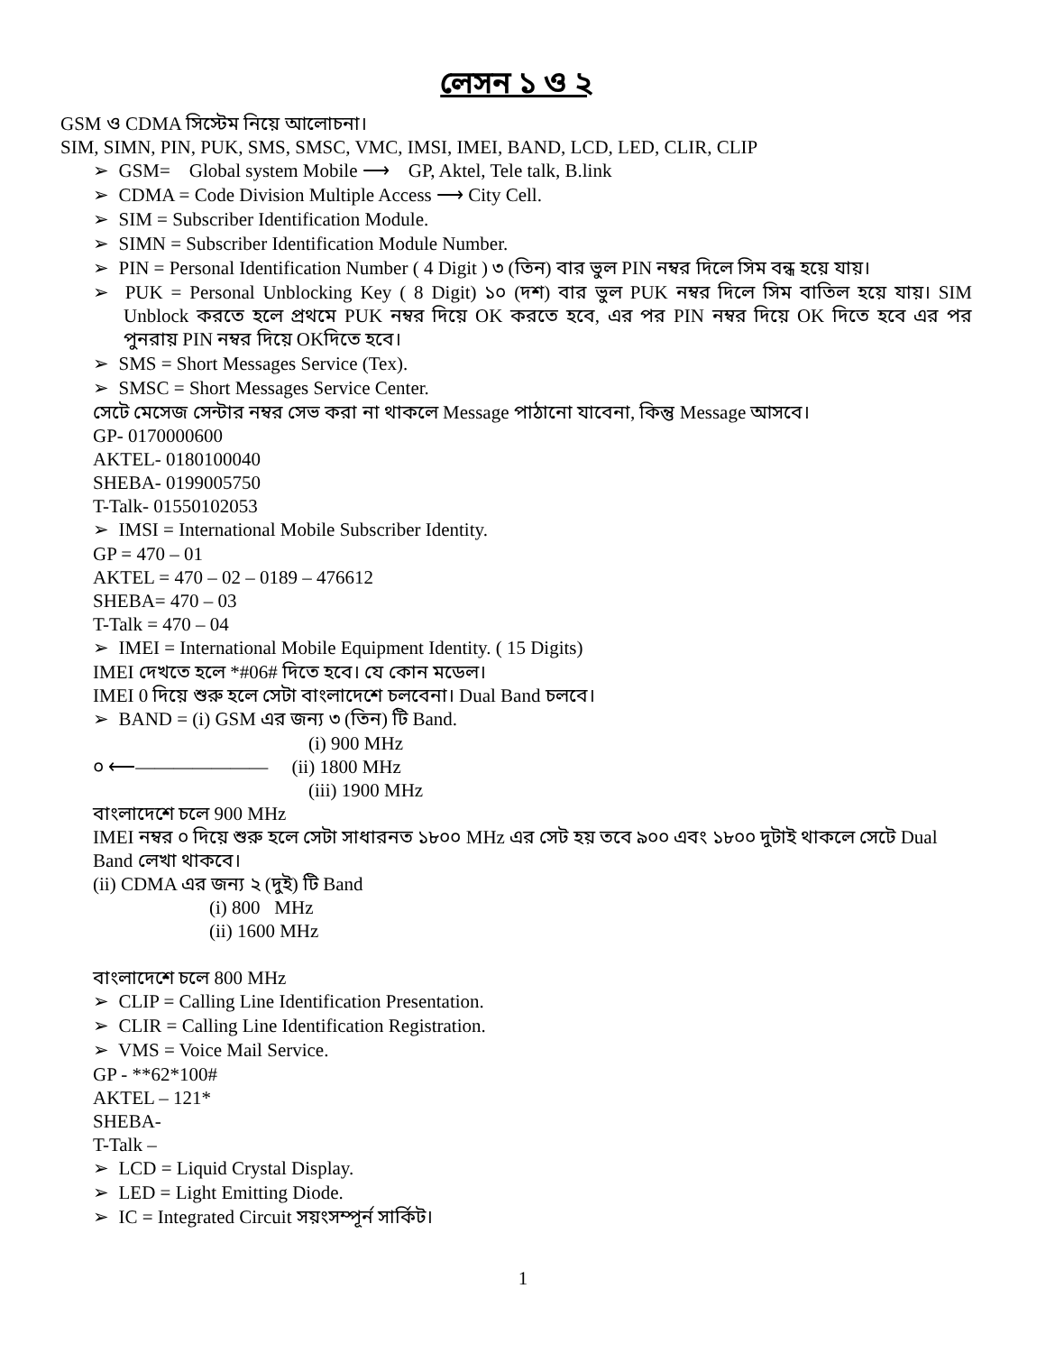লেসন ১ ও ২
GSM ও CDMA সিস্টেম নিয়ে আলোচনা।
SIM, SIMN, PIN, PUK, SMS, SMSC, VMC, IMSI, IMEI, BAND, LCD, LED, CLIR, CLIP
➢ GSM= Global system Mobile ⟶ GP, Aktel, Tele talk, B.link
➢ CDMA = Code Division Multiple Access ⟶ City Cell.
➢ SIM = Subscriber Identification Module.
➢ SIMN = Subscriber Identification Module Number.
➢ PIN = Personal Identification Number ( 4 Digit ) ৩ (তিন) বার ভুল PIN নম্বর দিলে সিম বন্ধ হয়ে যায়।
➢ PUK = Personal Unblocking Key ( 8 Digit) ১০ (দশ) বার ভুল PUK নম্বর দিলে সিম বাতিল হয়ে যায়। SIM Unblock করতে হলে প্রথমে PUK নম্বর দিয়ে OK করতে হবে, এর পর PIN নম্বর দিয়ে OK দিতে হবে এর পর পুনরায় PIN নম্বর দিয়ে OKদিতে হবে।
➢ SMS = Short Messages Service (Tex).
➢ SMSC = Short Messages Service Center.
সেটে মেসেজ সেন্টার নম্বর সেভ করা না থাকলে Message পাঠানো যাবেনা, কিন্তু Message আসবে।
GP- 0170000600
AKTEL- 0180100040
SHEBA- 0199005750
T-Talk- 01550102053
➢ IMSI = International Mobile Subscriber Identity.
GP = 470 – 01
AKTEL = 470 – 02 – 0189 – 476612
SHEBA= 470 – 03
T-Talk = 470 – 04
➢ IMEI = International Mobile Equipment Identity. ( 15 Digits)
IMEI দেখতে হলে *#06# দিতে হবে। যে কোন মডেল।
IMEI 0 দিয়ে শুরু হলে সেটা বাংলাদেশে চলবেনা। Dual Band চলবে।
➢ BAND = (i) GSM এর জন্য ৩ (তিন) টি Band.
(i) 900 MHz
০ ⟵——————— (ii) 1800 MHz
(iii) 1900 MHz
বাংলাদেশে চলে 900 MHz
IMEI নম্বর ০ দিয়ে শুরু হলে সেটা সাধারনত ১৮০০ MHz এর সেট হয় তবে ৯০০ এবং ১৮০০ দুটাই থাকলে সেটে Dual Band লেখা থাকবে।
(ii) CDMA এর জন্য ২ (দুই) টি Band
(i) 800 MHz
(ii) 1600 MHz
বাংলাদেশে চলে 800 MHz
➢ CLIP = Calling Line Identification Presentation.
➢ CLIR = Calling Line Identification Registration.
➢ VMS = Voice Mail Service.
GP - **62*100#
AKTEL – 121*
SHEBA-
T-Talk –
➢ LCD = Liquid Crystal Display.
➢ LED = Light Emitting Diode.
➢ IC = Integrated Circuit সয়ংসম্পূর্ন সার্কিট।
1